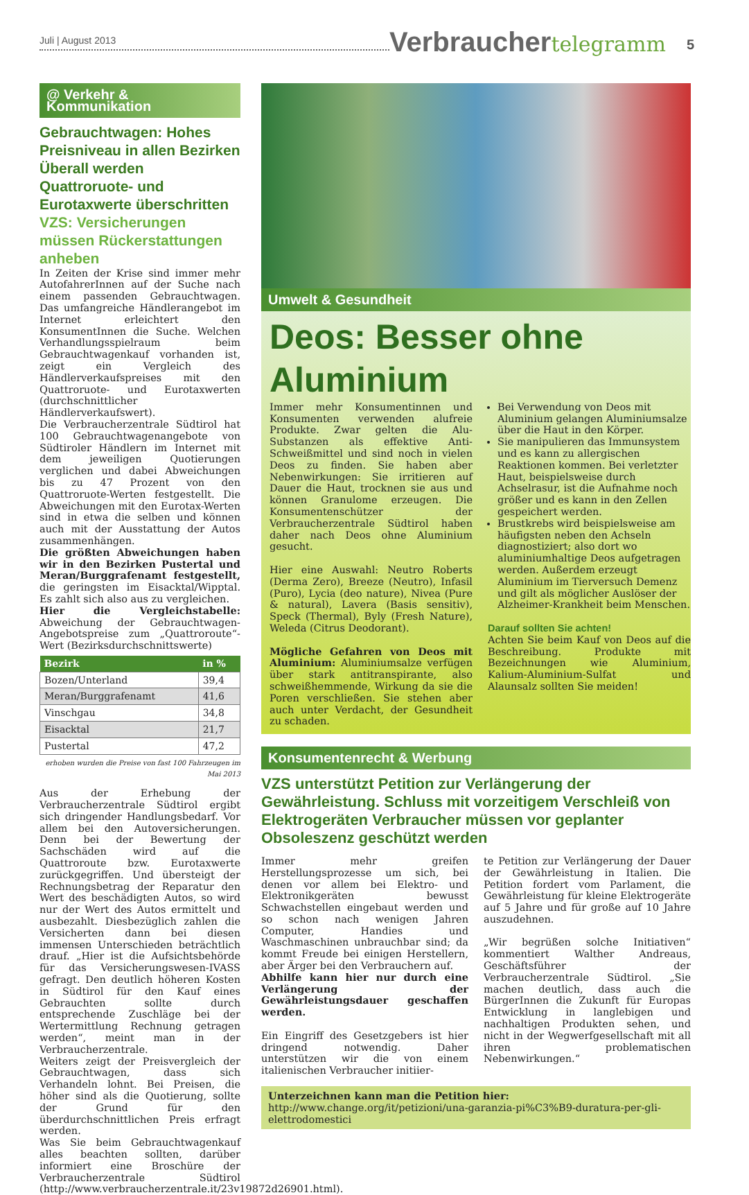Juli | August 2013
Verbrauchertelegramm
5
@ Verkehr & Kommunikation
Gebrauchtwagen: Hohes Preisniveau in allen Bezirken Überall werden Quattroruote- und Eurotaxwerte überschritten
VZS: Versicherungen müssen Rückerstattungen anheben
In Zeiten der Krise sind immer mehr AutofahrerInnen auf der Suche nach einem passenden Gebrauchtwagen. Das umfangreiche Händlerangebot im Internet erleichtert den KonsumentInnen die Suche. Welchen Verhandlungsspielraum beim Gebrauchtwagenkauf vorhanden ist, zeigt ein Vergleich des Händlerverkaufspreises mit den Quattroruote- und Eurotaxwerten (durchschnittlicher Händlerverkaufswert).
Die Verbraucherzentrale Südtirol hat 100 Gebrauchtwagenangebote von Südtiroler Händlern im Internet mit dem jeweiligen Quotierungen verglichen und dabei Abweichungen bis zu 47 Prozent von den Quattroruote-Werten festgestellt. Die Abweichungen mit den Eurotax-Werten sind in etwa die selben und können auch mit der Ausstattung der Autos zusammenhängen.
Die größten Abweichungen haben wir in den Bezirken Pustertal und Meran/Burggrafenamt festgestellt, die geringsten im Eisacktal/Wipptal. Es zahlt sich also aus zu vergleichen.
Hier die Vergleichstabelle: Abweichung der Gebrauchtwagen-Angebotspreise zum „Quattroroute“-Wert (Bezirksdurchschnittswerte)
| Bezirk | in % |
| --- | --- |
| Bozen/Unterland | 39,4 |
| Meran/Burggrafenamt | 41,6 |
| Vinschgau | 34,8 |
| Eisacktal | 21,7 |
| Pustertal | 47,2 |
erhoben wurden die Preise von fast 100 Fahrzeugen im Mai 2013
Aus der Erhebung der Verbraucherzentrale Südtirol ergibt sich dringender Handlungsbedarf. Vor allem bei den Autoversicherungen. Denn bei der Bewertung der Sachschäden wird auf die Quattroroute bzw. Eurotaxwerte zurückgegriffen. Und übersteigt der Rechnungsbetrag der Reparatur den Wert des beschädigten Autos, so wird nur der Wert des Autos ermittelt und ausbezahlt. Diesbezüglich zahlen die Versicherten dann bei diesen immensen Unterschieden beträchtlich drauf. „Hier ist die Aufsichtsbehörde für das Versicherungswesen-IVASS gefragt. Den deutlich höheren Kosten in Südtirol für den Kauf eines Gebrauchten sollte durch entsprechende Zuschläge bei der Wertermittlung Rechnung getragen werden“, meint man in der Verbraucherzentrale.
Weiters zeigt der Preisvergleich der Gebrauchtwagen, dass sich Verhandeln lohnt. Bei Preisen, die höher sind als die Quotierung, sollte der Grund für den überdurchschnittlichen Preis erfragt werden.
Was Sie beim Gebrauchtwagenkauf alles beachten sollten, darüber informiert eine Broschüre der Verbraucherzentrale Südtirol (http://www.verbraucherzentrale.it/23v19872d26901.html).
Umwelt & Gesundheit
Deos: Besser ohne Aluminium
Immer mehr Konsumentinnen und Konsumenten verwenden alufreie Produkte. Zwar gelten die Alu-Substanzen als effektive Anti-Schweißmittel und sind noch in vielen Deos zu finden. Sie haben aber Nebenwirkungen: Sie irritieren auf Dauer die Haut, trocknen sie aus und können Granulome erzeugen. Die Konsumentenschützer der Verbraucherzentrale Südtirol haben daher nach Deos ohne Aluminium gesucht.
Hier eine Auswahl: Neutro Roberts (Derma Zero), Breeze (Neutro), Infasil (Puro), Lycia (deo nature), Nivea (Pure & natural), Lavera (Basis sensitiv), Speck (Thermal), Byly (Fresh Nature), Weleda (Citrus Deodorant).
Mögliche Gefahren von Deos mit Aluminium: Aluminiumsalze verfügen über stark antitranspirante, also schweißhemmende, Wirkung da sie die Poren verschließen. Sie stehen aber auch unter Verdacht, der Gesundheit zu schaden.
Bei Verwendung von Deos mit Aluminium gelangen Aluminiumsalze über die Haut in den Körper.
Sie manipulieren das Immunsystem und es kann zu allergischen Reaktionen kommen. Bei verletzter Haut, beispielsweise durch Achselrasur, ist die Aufnahme noch größer und es kann in den Zellen gespeichert werden.
Brustkrebs wird beispielsweise am häufigsten neben den Achseln diagnostiziert; also dort wo aluminiumhaltige Deos aufgetragen werden. Außerdem erzeugt Aluminium im Tierversuch Demenz und gilt als möglicher Auslöser der Alzheimer-Krankheit beim Menschen.
Darauf sollten Sie achten!
Achten Sie beim Kauf von Deos auf die Beschreibung. Produkte mit Bezeichnungen wie Aluminium, Kalium-Aluminium-Sulfat und Alaunsalz sollten Sie meiden!
Konsumentenrecht & Werbung
VZS unterstützt Petition zur Verlängerung der Gewährleistung. Schluss mit vorzeitigem Verschleiß von Elektrogeräten Verbraucher müssen vor geplanter Obsoleszenz geschützt werden
Immer mehr greifen Herstellungsprozesse um sich, bei denen vor allem bei Elektro- und Elektronikgeräten bewusst Schwachstellen eingebaut werden und so schon nach wenigen Jahren Computer, Handies und Waschmaschinen unbrauchbar sind; da kommt Freude bei einigen Herstellern, aber Ärger bei den Verbrauchern auf.
Abhilfe kann hier nur durch eine Verlängerung der Gewährleistungsdauer geschaffen werden.
Ein Eingriff des Gesetzgebers ist hier dringend notwendig. Daher unterstützen wir die von einem italienischen Verbraucher initiier-
te Petition zur Verlängerung der Dauer der Gewährleistung in Italien. Die Petition fordert vom Parlament, die Gewährleistung für kleine Elektrogeräte auf 5 Jahre und für große auf 10 Jahre auszudehnen.
„Wir begrüßen solche Initiativen“ kommentiert Walther Andreaus, Geschäftsführer der Verbraucherzentrale Südtirol. „Sie machen deutlich, dass auch die BürgerInnen die Zukunft für Europas Entwicklung in langlebigen und nachhaltigen Produkten sehen, und nicht in der Wegwerfgesellschaft mit all ihren problematischen Nebenwirkungen.“
Unterzeichnen kann man die Petition hier: http://www.change.org/it/petizioni/una-garanzia-pi%C3%B9-duratura-per-gli-elettrodomestici